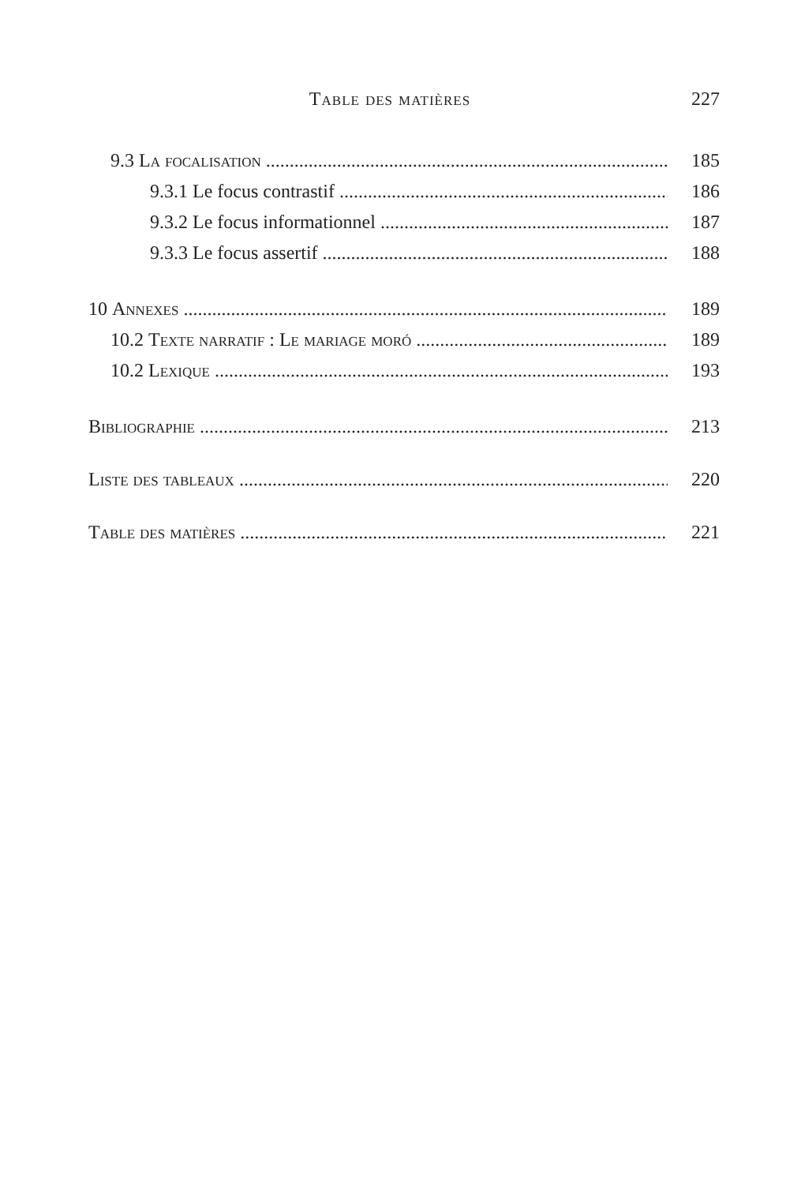Table des matières 227
9.3 La focalisation 185
9.3.1 Le focus contrastif 186
9.3.2 Le focus informationnel 187
9.3.3 Le focus assertif 188
10 Annexes 189
10.2 Texte narratif : Le mariage moró 189
10.2 Lexique 193
Bibliographie 213
Liste des tableaux 220
Table des matières 221